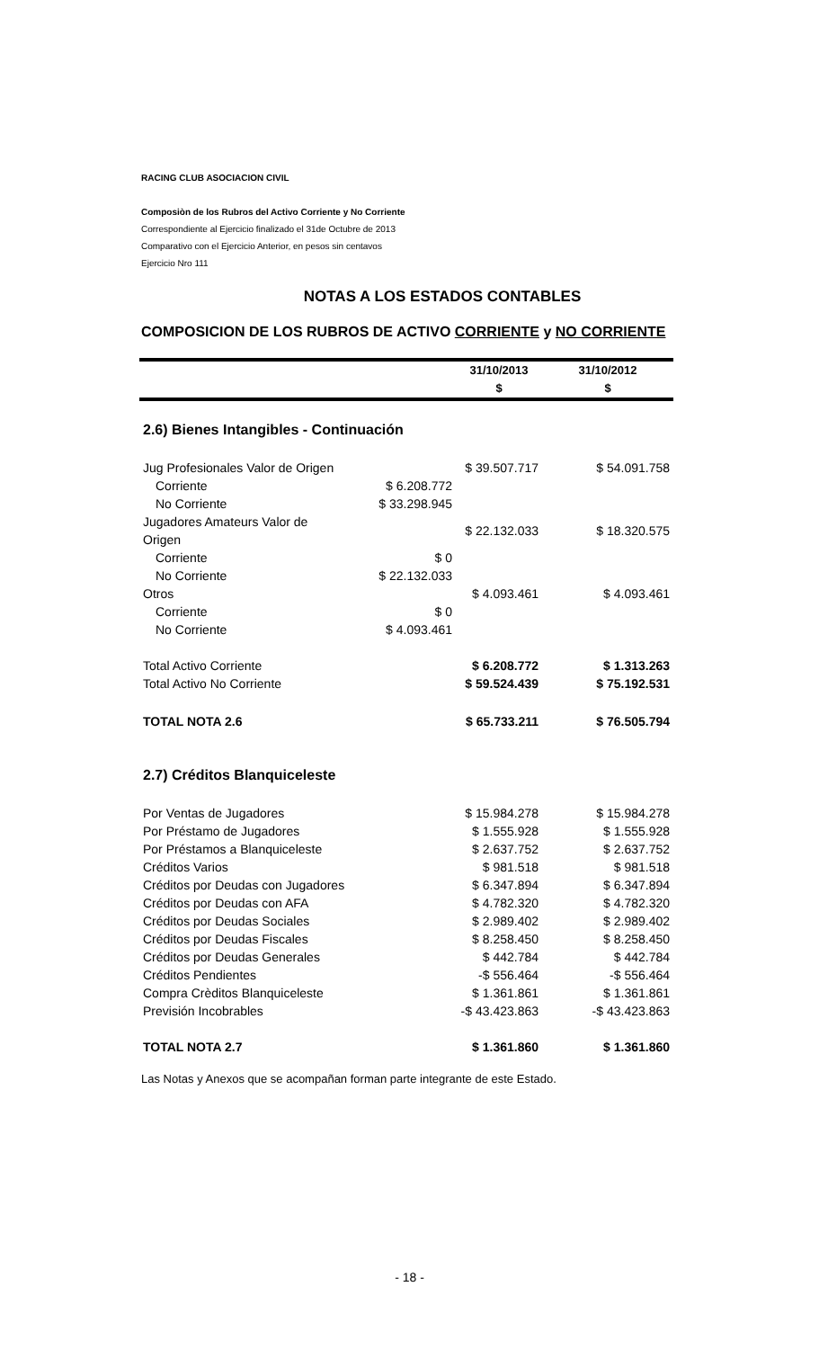RACING CLUB ASOCIACION CIVIL
Composiòn de los Rubros del Activo Corriente y No Corriente
Correspondiente al Ejercicio finalizado el 31de Octubre de 2013
Comparativo con el Ejercicio Anterior, en pesos sin centavos
Ejercicio Nro 111
NOTAS A LOS ESTADOS CONTABLES
COMPOSICION DE LOS RUBROS DE ACTIVO CORRIENTE y NO CORRIENTE
| | | 31/10/2013 $ | 31/10/2012 $ |
| --- | --- | --- | --- |
| 2.6) Bienes Intangibles - Continuación | | | |
| Jug Profesionales Valor de Origen | | $ 39.507.717 | $ 54.091.758 |
| Corriente | $ 6.208.772 | | |
| No Corriente | $ 33.298.945 | | |
| Jugadores Amateurs Valor de Origen | | $ 22.132.033 | $ 18.320.575 |
| Corriente | $ 0 | | |
| No Corriente | $ 22.132.033 | | |
| Otros | | $ 4.093.461 | $ 4.093.461 |
| Corriente | $ 0 | | |
| No Corriente | $ 4.093.461 | | |
| Total Activo Corriente | | $ 6.208.772 | $ 1.313.263 |
| Total Activo No Corriente | | $ 59.524.439 | $ 75.192.531 |
| TOTAL NOTA 2.6 | | $ 65.733.211 | $ 76.505.794 |
| 2.7) Créditos Blanquiceleste | | | |
| Por Ventas de Jugadores | | $ 15.984.278 | $ 15.984.278 |
| Por Préstamo de Jugadores | | $ 1.555.928 | $ 1.555.928 |
| Por Préstamos a Blanquiceleste | | $ 2.637.752 | $ 2.637.752 |
| Créditos Varios | | $ 981.518 | $ 981.518 |
| Créditos por Deudas con Jugadores | | $ 6.347.894 | $ 6.347.894 |
| Créditos por Deudas con AFA | | $ 4.782.320 | $ 4.782.320 |
| Créditos por Deudas Sociales | | $ 2.989.402 | $ 2.989.402 |
| Créditos por Deudas Fiscales | | $ 8.258.450 | $ 8.258.450 |
| Créditos por Deudas Generales | | $ 442.784 | $ 442.784 |
| Créditos Pendientes | | -$ 556.464 | -$ 556.464 |
| Compra Crèditos Blanquiceleste | | $ 1.361.861 | $ 1.361.861 |
| Previsión Incobrables | | -$ 43.423.863 | -$ 43.423.863 |
| TOTAL NOTA 2.7 | | $ 1.361.860 | $ 1.361.860 |
Las Notas y Anexos que se acompañan forman parte integrante de este Estado.
- 18 -